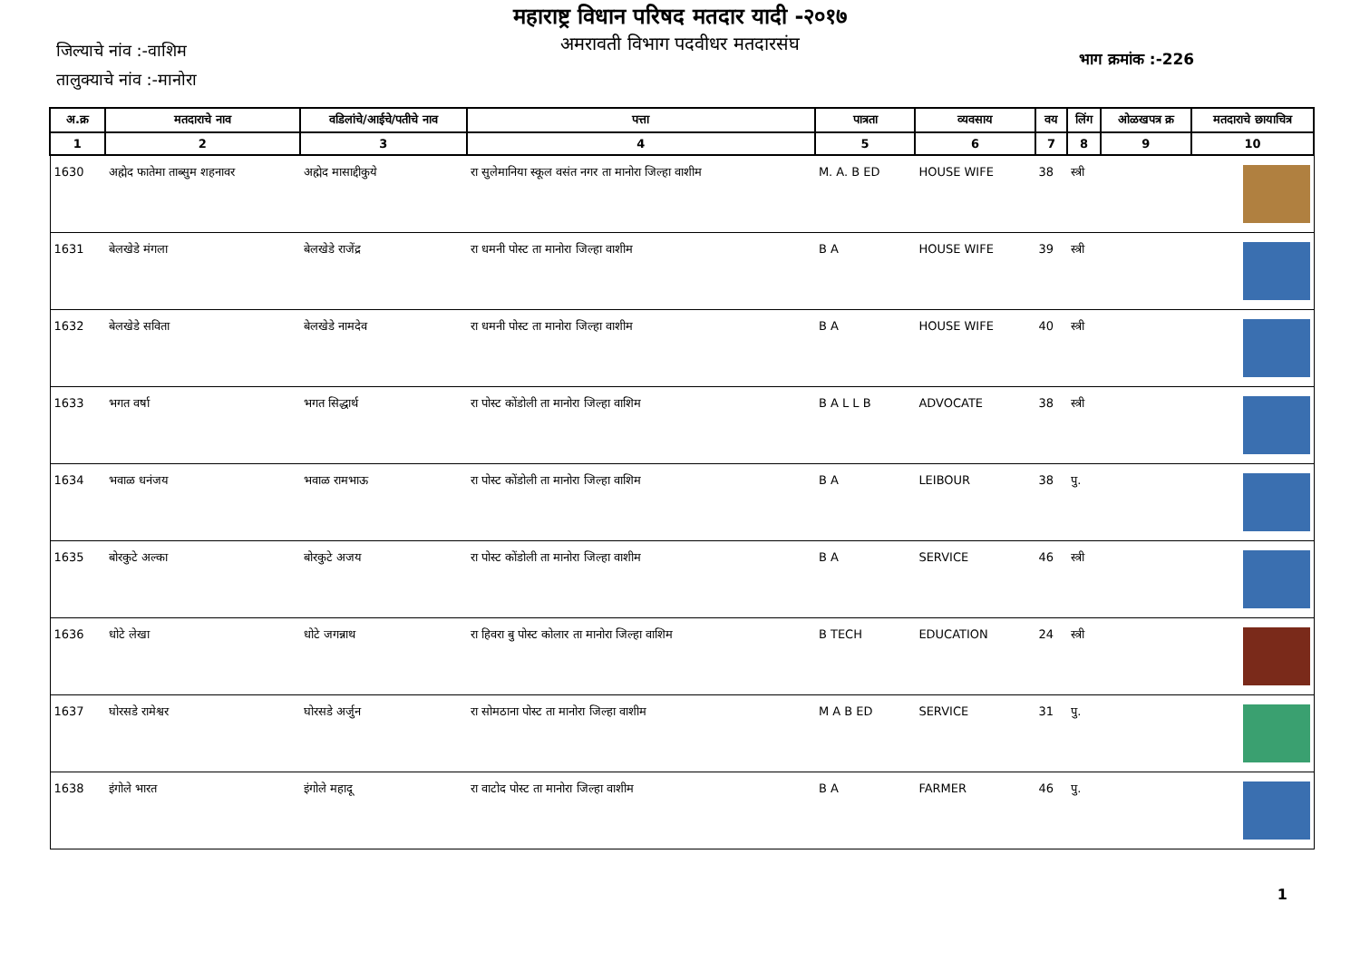महाराष्ट्र विधान परिषद मतदार यादी -२०१७
अमरावती विभाग पदवीधर मतदारसंघ
जिल्याचे नांव :-वाशिम
तालुक्याचे नांव :-मानोरा
भाग क्रमांक :-226
| अ.क्र | मतदाराचे नाव | वडिलांचे/आईचे/पतीचे नाव | पत्ता | पात्रता | व्यवसाय | वय | लिंग | ओळखपत्र क्र | मतदाराचे छायाचित्र |
| --- | --- | --- | --- | --- | --- | --- | --- | --- | --- |
| 1 | 2 | 3 | 4 | 5 | 6 | 7 | 8 | 9 | 10 |
| 1630 | अह्मेद फातेमा ताब्सुम शहनावर | अह्मेद मासाद्दीकुये | रा सुलेमानिया स्कूल वसंत नगर ता मानोरा जिल्हा वाशीम | M. A. B ED | HOUSE WIFE | 38 | स्त्री | | |
| 1631 | बेलखेडे मंगला | बेलखेडे राजेंद्र | रा धमनी पोस्ट ता मानोरा जिल्हा वाशीम | B A | HOUSE WIFE | 39 | स्त्री | | |
| 1632 | बेलखेडे सविता | बेलखेडे नामदेव | रा धमनी पोस्ट ता मानोरा जिल्हा वाशीम | B A | HOUSE WIFE | 40 | स्त्री | | |
| 1633 | भगत वर्षा | भगत सिद्धार्थ | रा पोस्ट कोंडोली ता मानोरा जिल्हा वाशिम | B A L L B | ADVOCATE | 38 | स्त्री | | |
| 1634 | भवाळ धनंजय | भवाळ रामभाऊ | रा पोस्ट कोंडोली ता मानोरा जिल्हा वाशिम | B A | LEIBOUR | 38 | पु. | | |
| 1635 | बोरकुटे अल्का | बोरकुटे अजय | रा पोस्ट कोंडोली ता मानोरा जिल्हा वाशीम | B A | SERVICE | 46 | स्त्री | | |
| 1636 | धोटे लेखा | धोटे जगन्नाथ | रा हिवरा बु पोस्ट कोलार ता मानोरा जिल्हा वाशिम | B TECH | EDUCATION | 24 | स्त्री | | |
| 1637 | घोरसडे रामेश्वर | घोरसडे अर्जुन | रा सोमठाना पोस्ट ता मानोरा जिल्हा वाशीम | M A B ED | SERVICE | 31 | पु. | | |
| 1638 | इंगोले भारत | इंगोले महादू | रा वाटोद पोस्ट ता मानोरा जिल्हा वाशीम | B A | FARMER | 46 | पु. | | |
1